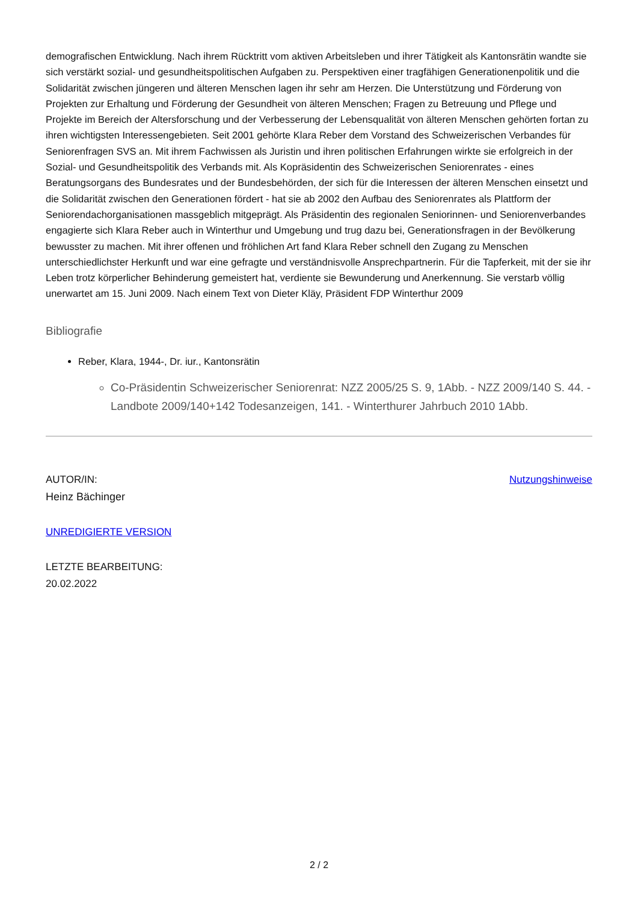demografischen Entwicklung. Nach ihrem Rücktritt vom aktiven Arbeitsleben und ihrer Tätigkeit als Kantonsrätin wandte sie sich verstärkt sozial- und gesundheitspolitischen Aufgaben zu. Perspektiven einer tragfähigen Generationenpolitik und die Solidarität zwischen jüngeren und älteren Menschen lagen ihr sehr am Herzen. Die Unterstützung und Förderung von Projekten zur Erhaltung und Förderung der Gesundheit von älteren Menschen; Fragen zu Betreuung und Pflege und Projekte im Bereich der Altersforschung und der Verbesserung der Lebensqualität von älteren Menschen gehörten fortan zu ihren wichtigsten Interessengebieten. Seit 2001 gehörte Klara Reber dem Vorstand des Schweizerischen Verbandes für Seniorenfragen SVS an. Mit ihrem Fachwissen als Juristin und ihren politischen Erfahrungen wirkte sie erfolgreich in der Sozial- und Gesundheitspolitik des Verbands mit. Als Kopräsidentin des Schweizerischen Seniorenrates - eines Beratungsorgans des Bundesrates und der Bundesbehörden, der sich für die Interessen der älteren Menschen einsetzt und die Solidarität zwischen den Generationen fördert - hat sie ab 2002 den Aufbau des Seniorenrates als Plattform der Seniorendachorganisationen massgeblich mitgeprägt. Als Präsidentin des regionalen Seniorinnen- und Seniorenverbandes engagierte sich Klara Reber auch in Winterthur und Umgebung und trug dazu bei, Generationsfragen in der Bevölkerung bewusster zu machen. Mit ihrer offenen und fröhlichen Art fand Klara Reber schnell den Zugang zu Menschen unterschiedlichster Herkunft und war eine gefragte und verständnisvolle Ansprechpartnerin. Für die Tapferkeit, mit der sie ihr Leben trotz körperlicher Behinderung gemeistert hat, verdiente sie Bewunderung und Anerkennung. Sie verstarb völlig unerwartet am 15. Juni 2009. Nach einem Text von Dieter Kläy, Präsident FDP Winterthur 2009
Bibliografie
Reber, Klara, 1944-, Dr. iur., Kantonsrätin
Co-Präsidentin Schweizerischer Seniorenrat: NZZ 2005/25 S. 9, 1Abb. - NZZ 2009/140 S. 44. - Landbote 2009/140+142 Todesanzeigen, 141. - Winterthurer Jahrbuch 2010 1Abb.
AUTOR/IN:
Heinz Bächinger
Nutzungshinweise
UNREDIGIERTE VERSION
LETZTE BEARBEITUNG:
20.02.2022
2 / 2